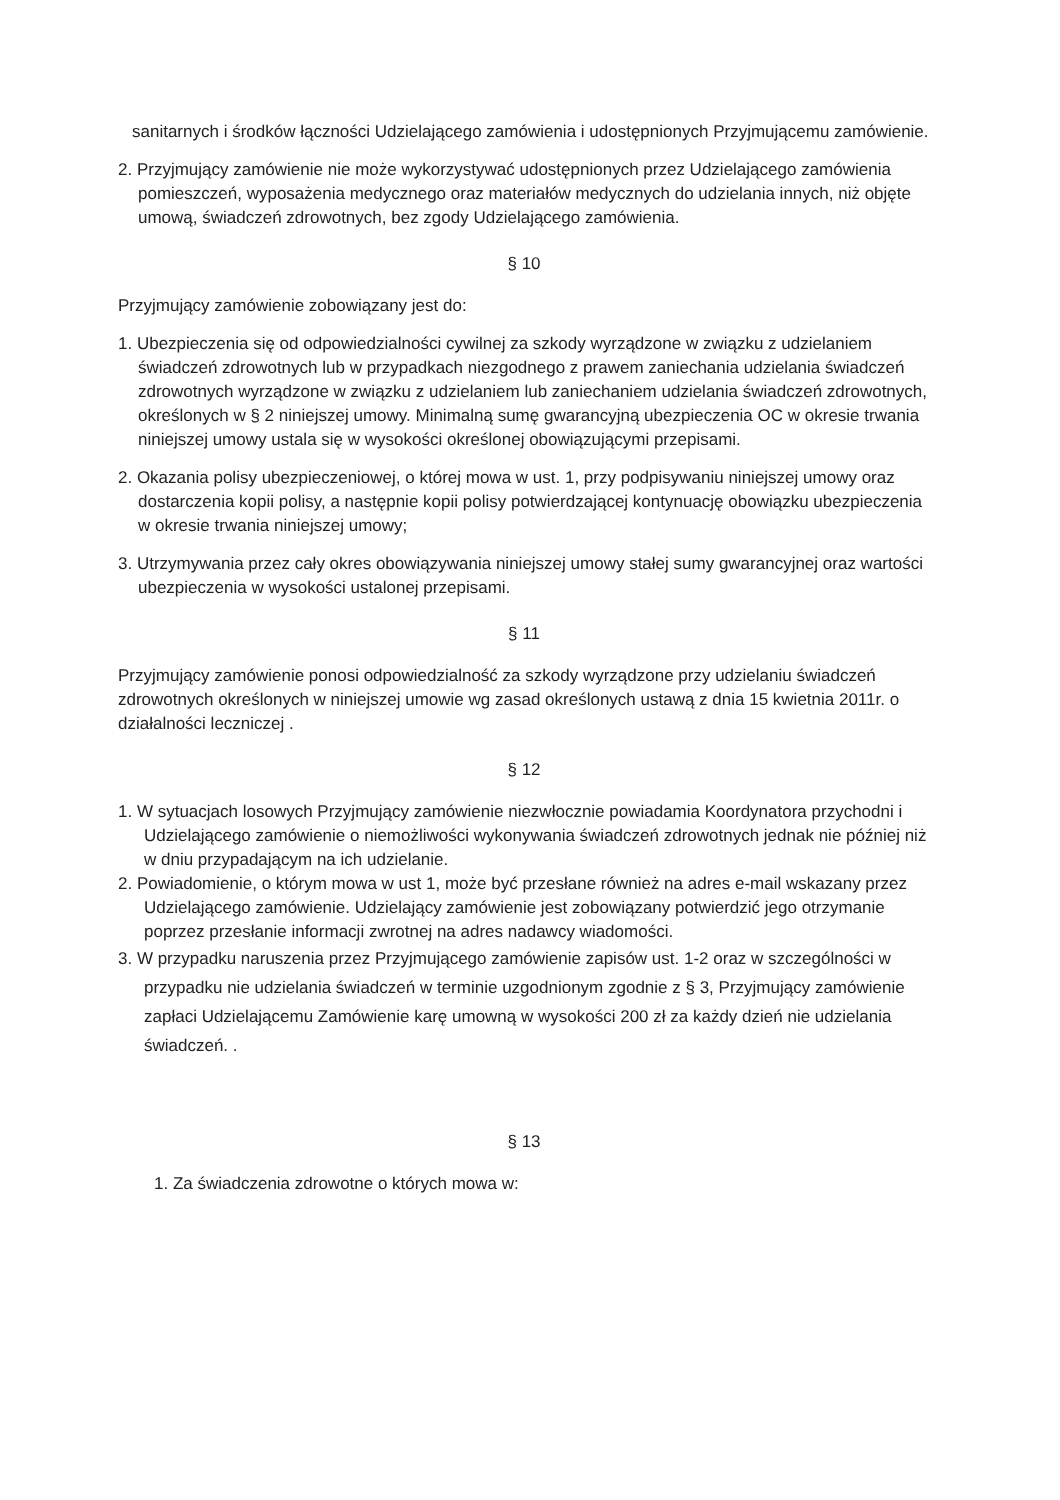sanitarnych i środków łączności Udzielającego zamówienia i udostępnionych Przyjmującemu zamówienie.
2. Przyjmujący zamówienie nie może wykorzystywać udostępnionych przez Udzielającego zamówienia pomieszczeń, wyposażenia medycznego oraz materiałów medycznych do udzielania innych, niż objęte umową, świadczeń zdrowotnych, bez zgody Udzielającego zamówienia.
§ 10
Przyjmujący zamówienie zobowiązany jest do:
1. Ubezpieczenia się od odpowiedzialności cywilnej za szkody wyrządzone w związku z udzielaniem świadczeń zdrowotnych lub w przypadkach niezgodnego z prawem zaniechania udzielania świadczeń zdrowotnych wyrządzone w związku z udzielaniem lub zaniechaniem udzielania świadczeń zdrowotnych, określonych w § 2 niniejszej umowy. Minimalną sumę gwarancyjną ubezpieczenia OC w okresie trwania niniejszej umowy ustala się w wysokości określonej obowiązującymi przepisami.
2. Okazania polisy ubezpieczeniowej, o której mowa w ust. 1, przy podpisywaniu niniejszej umowy oraz dostarczenia kopii polisy, a następnie kopii polisy potwierdzającej kontynuację obowiązku ubezpieczenia w okresie trwania niniejszej umowy;
3. Utrzymywania przez cały okres obowiązywania niniejszej umowy stałej sumy gwarancyjnej oraz wartości ubezpieczenia w wysokości ustalonej przepisami.
§ 11
Przyjmujący zamówienie ponosi odpowiedzialność za szkody wyrządzone przy udzielaniu świadczeń zdrowotnych określonych w niniejszej umowie wg zasad określonych ustawą z dnia 15 kwietnia 2011r. o działalności leczniczej .
§ 12
1. W sytuacjach losowych Przyjmujący zamówienie niezwłocznie powiadamia Koordynatora przychodni i Udzielającego zamówienie o niemożliwości wykonywania świadczeń zdrowotnych jednak nie później niż w dniu przypadającym na ich udzielanie.
2. Powiadomienie, o którym mowa w ust 1, może być przesłane również na adres e-mail wskazany przez Udzielającego zamówienie. Udzielający zamówienie jest zobowiązany potwierdzić jego otrzymanie poprzez przesłanie informacji zwrotnej na adres nadawcy wiadomości.
3. W przypadku naruszenia przez Przyjmującego zamówienie zapisów ust. 1-2 oraz w szczególności w przypadku nie udzielania świadczeń w terminie uzgodnionym zgodnie z § 3, Przyjmujący zamówienie zapłaci Udzielającemu Zamówienie karę umowną w wysokości 200 zł za każdy dzień nie udzielania świadczeń. .
§ 13
1. Za świadczenia zdrowotne o których mowa w: